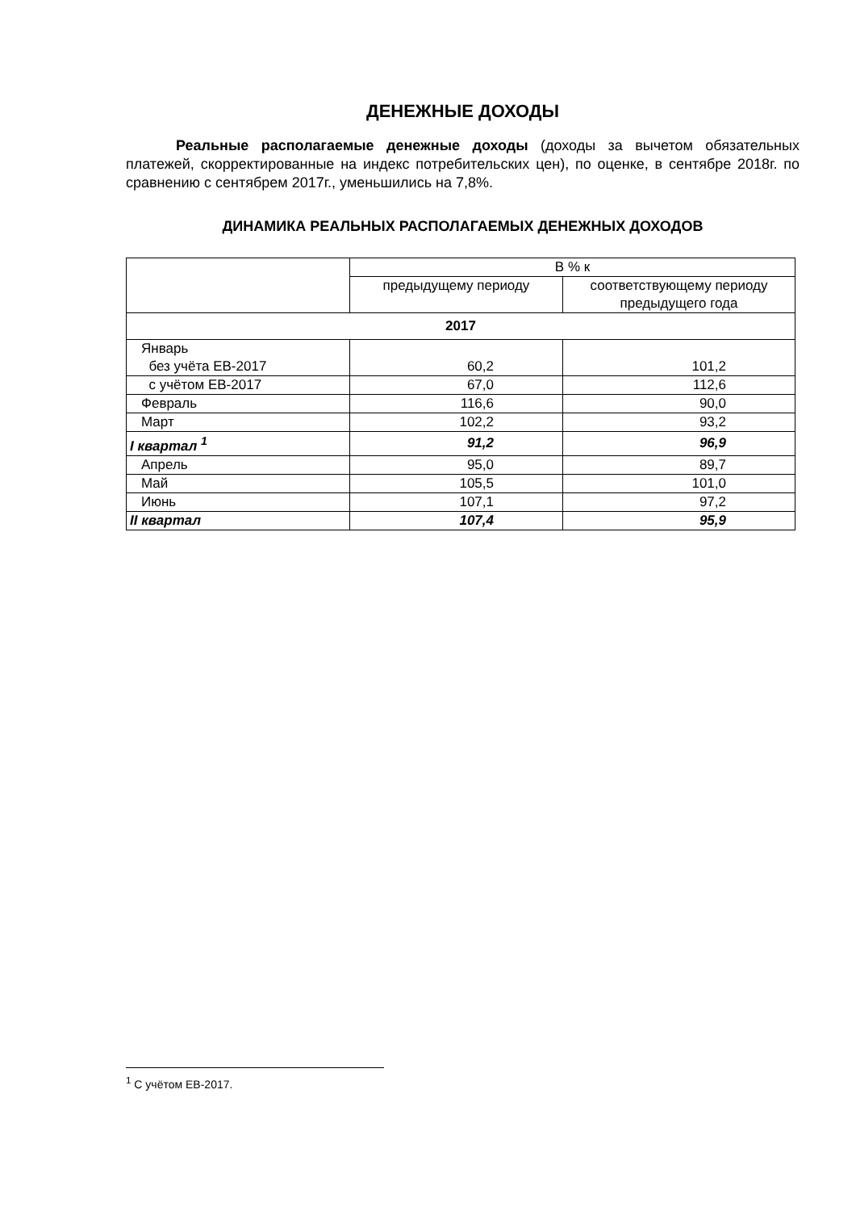ДЕНЕЖНЫЕ ДОХОДЫ
Реальные располагаемые денежные доходы (доходы за вычетом обязательных платежей, скорректированные на индекс потребительских цен), по оценке, в сентябре 2018г. по сравнению с сентябрем 2017г., уменьшились на 7,8%.
ДИНАМИКА РЕАЛЬНЫХ РАСПОЛАГАЕМЫХ ДЕНЕЖНЫХ ДОХОДОВ
| | В % к | |
| --- | --- | --- |
| | предыдущему периоду | соответствующему периоду предыдущего года |
| 2017 | | |
| Январь без учёта ЕВ-2017 | 60,2 | 101,2 |
| с учётом ЕВ-2017 | 67,0 | 112,6 |
| Февраль | 116,6 | 90,0 |
| Март | 102,2 | 93,2 |
| I квартал <sup>1</sup> | 91,2 | 96,9 |
| Апрель | 95,0 | 89,7 |
| Май | 105,5 | 101,0 |
| Июнь | 107,1 | 97,2 |
| II квартал | 107,4 | 95,9 |
<sup>1</sup> С учётом ЕВ-2017.